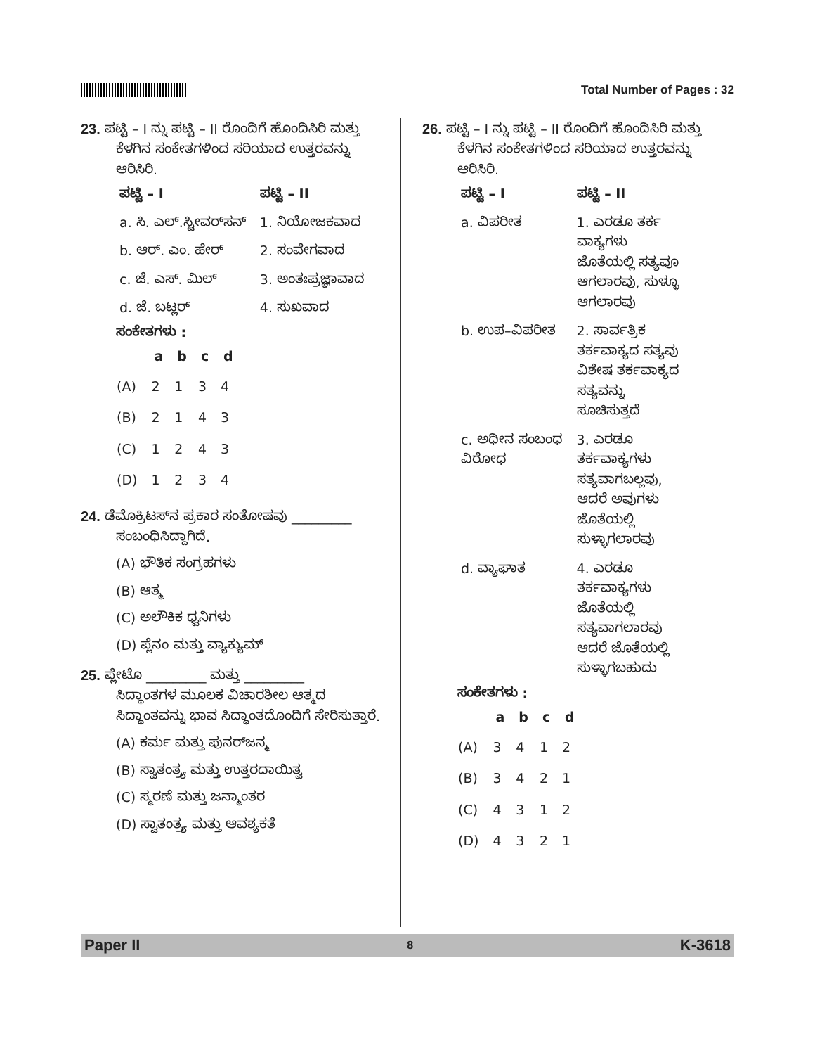Total Number of Pages : 32
23. ಪಟ್ಟಿ – I ನ್ನು ಪಟ್ಟಿ – II ರೊಂದಿಗೆ ಹೊಂದಿಸಿರಿ ಮತ್ತು
ಕೆಳಗಿನ ಸಂಕೇತಗಳಿಂದ ಸರಿಯಾದ ಉತ್ತರವನ್ನು ಆರಿಸಿರಿ.
| ಪಟ್ಟಿ – I | ಪಟ್ಟಿ – II |
| --- | --- |
| a. ಸಿ. ಎಲ್.ಸ್ಟೀವರ್‌ಸನ್ | 1. ನಿಯೋಜಕವಾದ |
| b. ಆರ್. ಎಂ. ಹೇರ್ | 2. ಸಂವೇಗವಾದ |
| c. ಜೆ. ಎಸ್. ಮಿಲ್ | 3. ಅಂತಃಪ್ರಜ್ಞಾವಾದ |
| d. ಜೆ. ಬಟ್ಲರ್ | 4. ಸುಖವಾದ |
ಸಂಕೇತಗಳು :
| | a | b | c | d |
| --- | --- | --- | --- | --- |
| (A) | 2 | 1 | 3 | 4 |
| (B) | 2 | 1 | 4 | 3 |
| (C) | 1 | 2 | 4 | 3 |
| (D) | 1 | 2 | 3 | 4 |
24. ಡೆಮೊಕ್ರಿಟಸ್‌ನ ಪ್ರಕಾರ ಸಂತೋಷವು _________
ಸಂಬಂಧಿಸಿದ್ದಾಗಿದೆ.
(A) ಭೌತಿಕ ಸಂಗ್ರಹಗಳು
(B) ಆತ್ಮ
(C) ಅಲೌಕಿಕ ಧ್ವನಿಗಳು
(D) ಪ್ಲೆನಂ ಮತ್ತು ವ್ಯಾಕ್ಯುಮ್
25. ಪ್ಲೇಟೊ _________ ಮತ್ತು _________
ಸಿದ್ಧಾಂತಗಳ ಮೂಲಕ ವಿಚಾರಶೀಲ ಆತ್ಮದ ಸಿದ್ಧಾಂತವನ್ನು ಭಾವ ಸಿದ್ಧಾಂತದೊಂದಿಗೆ ಸೇರಿಸುತ್ತಾರೆ.
(A) ಕರ್ಮ ಮತ್ತು ಪುನರ್‌ಜನ್ಮ
(B) ಸ್ವಾತಂತ್ರ್ಯ ಮತ್ತು ಉತ್ತರದಾಯಿತ್ವ
(C) ಸ್ಮರಣೆ ಮತ್ತು ಜನ್ಮಾಂತರ
(D) ಸ್ವಾತಂತ್ರ್ಯ ಮತ್ತು ಆವಶ್ಯಕತೆ
26. ಪಟ್ಟಿ – I ನ್ನು ಪಟ್ಟಿ – II ರೊಂದಿಗೆ ಹೊಂದಿಸಿರಿ ಮತ್ತು
ಕೆಳಗಿನ ಸಂಕೇತಗಳಿಂದ ಸರಿಯಾದ ಉತ್ತರವನ್ನು ಆರಿಸಿರಿ.
| ಪಟ್ಟಿ – I | ಪಟ್ಟಿ – II |
| --- | --- |
| a. ವಿಪರೀತ | 1. ಎರಡೂ ತರ್ಕ ವಾಕ್ಯಗಳು ಜೊತೆಯಲ್ಲಿ ಸತ್ಯವೂ ಆಗಲಾರವು, ಸುಳ್ಳೂ ಆಗಲಾರವು |
| b. ಉಪ–ವಿಪರೀತ | 2. ಸಾರ್ವತ್ರಿಕ ತರ್ಕವಾಕ್ಯದ ಸತ್ಯವು ವಿಶೇಷ ತರ್ಕವಾಕ್ಯದ ಸತ್ಯವನ್ನು ಸೂಚಿಸುತ್ತದೆ |
| c. ಅಧೀನ ಸಂಬಂಧ ವಿರೋಧ | 3. ಎರಡೂ ತರ್ಕವಾಕ್ಯಗಳು ಸತ್ಯವಾಗಬಲ್ಲವು, ಆದರೆ ಅವುಗಳು ಜೊತೆಯಲ್ಲಿ ಸುಳ್ಳಾಗಲಾರವು |
| d. ವ್ಯಾಘಾತ | 4. ಎರಡೂ ತರ್ಕವಾಕ್ಯಗಳು ಜೊತೆಯಲ್ಲಿ ಸತ್ಯವಾಗಲಾರವು ಆದರೆ ಜೊತೆಯಲ್ಲಿ ಸುಳ್ಳಾಗಬಹುದು |
ಸಂಕೇತಗಳು :
| | a | b | c | d |
| --- | --- | --- | --- | --- |
| (A) | 3 | 4 | 1 | 2 |
| (B) | 3 | 4 | 2 | 1 |
| (C) | 4 | 3 | 1 | 2 |
| (D) | 4 | 3 | 2 | 1 |
Paper II 8 K-3618